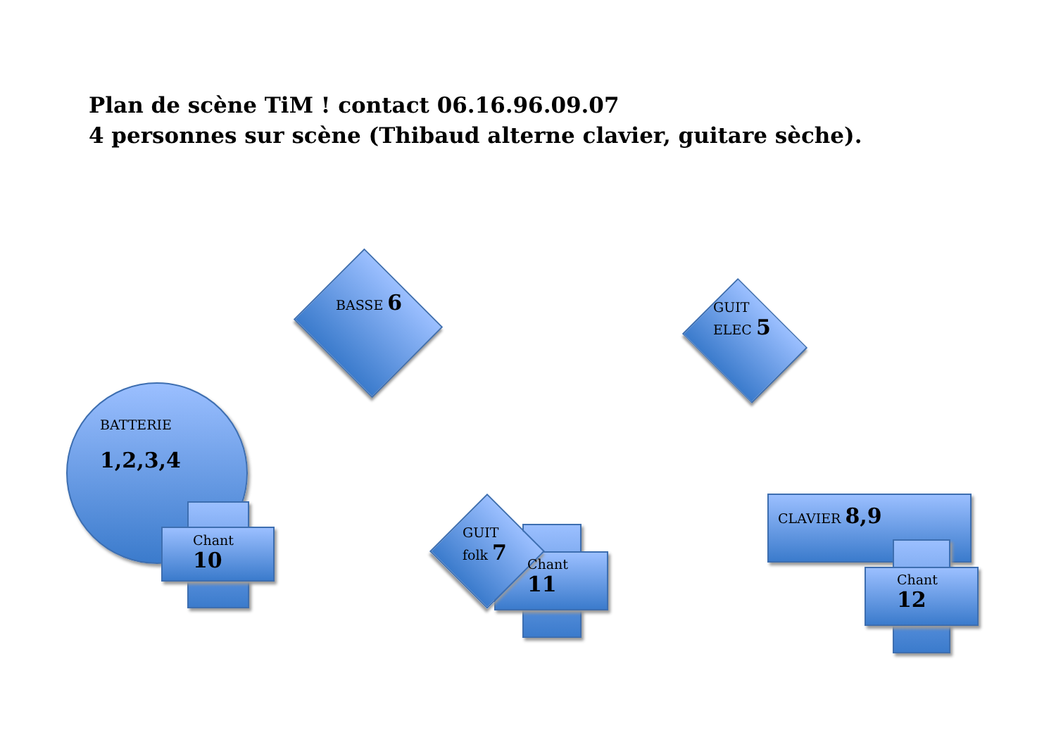Plan de scène TiM ! contact 06.16.96.09.07
4 personnes sur scène (Thibaud alterne clavier, guitare sèche).
BASSE 6
GUIT
ELEC 5
BATTERIE
1,2,3,4
Chant
10
GUIT
folk 7
Chant
11
CLAVIER 8,9
Chant
12